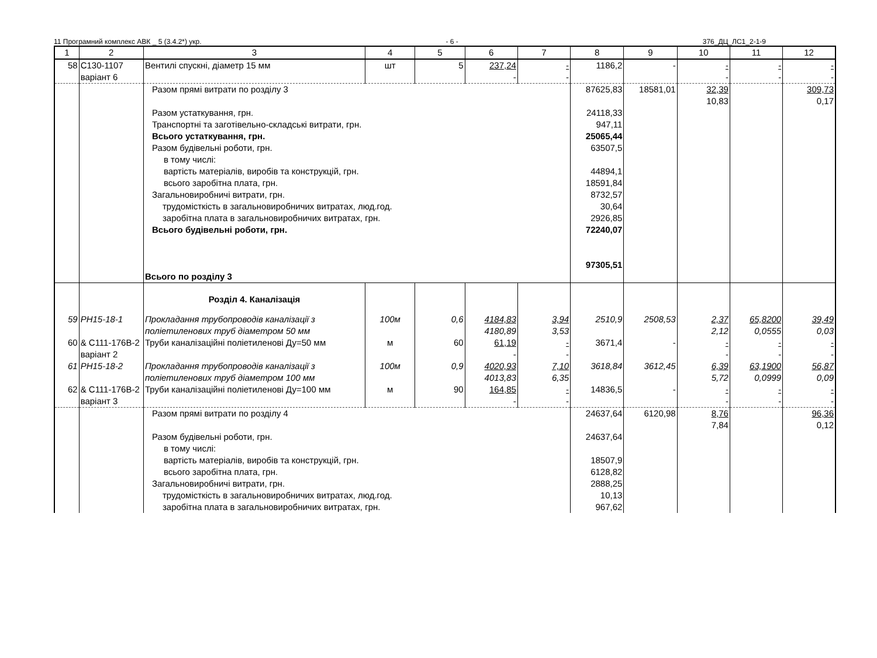11 Програмний комплекс АВК _ 5 (3.4.2*) укр. - 6 - 376_ДЦ_ЛС1_2-1-9
| 1 | 2 | 3 | 4 | 5 | 6 | 7 | 8 | 9 | 10 | 11 | 12 |
| --- | --- | --- | --- | --- | --- | --- | --- | --- | --- | --- | --- |
| 58 | С130-1107 варіант 6 | Вентилі спускні, діаметр 15 мм | шт | 5 | 237,24 - | - - | 1186,2 | - | - - | - - | - - |
| | | Разом прямі витрати по розділу 3 Разом устаткування, грн. Транспортні та заготівельно-складські витрати, грн. Всього устаткування, грн. Разом будівельні роботи, грн. в тому числі: вартість матеріалів, виробів та конструкцій, грн. всього заробітна плата, грн. Загальновиробничі витрати, грн. трудомісткість в загальновиробничих витратах, люд.год. заробітна плата в загальновиробничих витратах, грн. Всього будівельні роботи, грн. Всього по розділу 3 | | | | | 87625,83 24118,33 947,11 25065,44 63507,5 44894,1 18591,84 8732,57 30,64 2926,85 72240,07 97305,51 | 18581,01 | 32,39 10,83 | | 309,73 0,17 |
| | | Розділ 4. Каналізація | | | | | | | | | |
| 59 | РН15-18-1 | Прокладання трубопроводів каналізації з поліетиленових труб діаметром 50 мм | 100м | 0,6 | 4184,83 4180,89 | 3,94 3,53 | 2510,9 | 2508,53 | 2,37 2,12 | 65,8200 0,0555 | 39,49 0,03 |
| 60 | & С111-176В-2 варіант 2 | Труби каналізаційні поліетиленові Ду=50 мм | м | 60 | 61,19 - | - - | 3671,4 | - | - - | - - | - - |
| 61 | РН15-18-2 | Прокладання трубопроводів каналізації з поліетиленових труб діаметром 100 мм | 100м | 0,9 | 4020,93 4013,83 | 7,10 6,35 | 3618,84 | 3612,45 | 6,39 5,72 | 63,1900 0,0999 | 56,87 0,09 |
| 62 | & С111-176В-2 варіант 3 | Труби каналізаційні поліетиленові Ду=100 мм | м | 90 | 164,85 - | - - | 14836,5 | - | - - | - - | - - |
| | | Разом прямі витрати по розділу 4 Разом будівельні роботи, грн. в тому числі: вартість матеріалів, виробів та конструкцій, грн. всього заробітна плата, грн. Загальновиробничі витрати, грн. трудомісткість в загальновиробничих витратах, люд.год. заробітна плата в загальновиробничих витратах, грн. | | | | | 24637,64 24637,64 18507,9 6128,82 2888,25 10,13 967,62 | 6120,98 | 8,76 7,84 | | 96,36 0,12 |